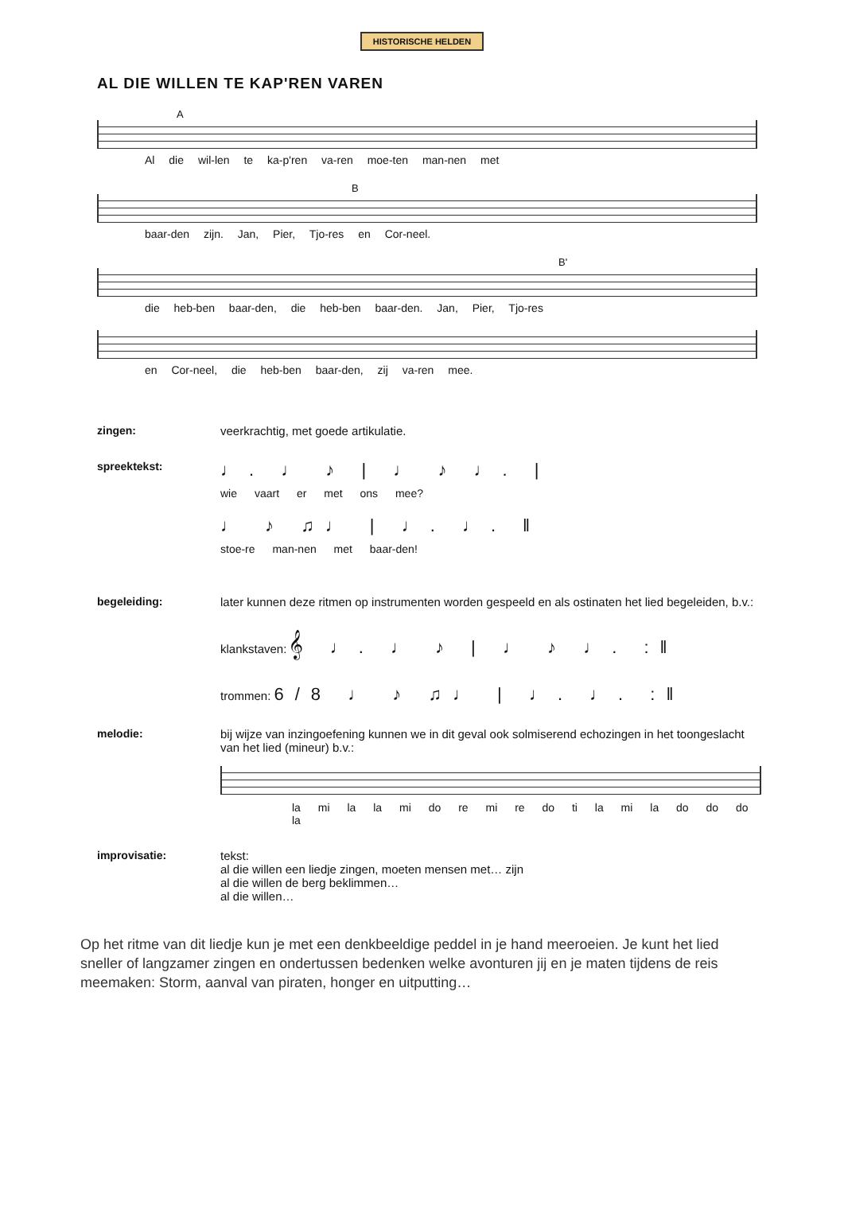HISTORISCHE HELDEN
AL DIE WILLEN TE KAP'REN VAREN
A
Al die wil-len te ka-p'ren va-ren moe-ten man-nen met
B
baar-den zijn. Jan, Pier, Tjo-res en Cor-neel.
B'
die heb-ben baar-den, die heb-ben baar-den. Jan, Pier, Tjo-res
en Cor-neel, die heb-ben baar-den, zij va-ren mee.
zingen: veerkrachtig, met goede artikulatie.
spreektekst:
♩. ♩ ♪ | ♩ ♪ ♩. |
wie vaart er met ons mee?
♩ ♪ ♫♩ | ♩. ♩. ‖
stoe-re man-nen met baar-den!
begeleiding: later kunnen deze ritmen op instrumenten worden gespeeld en als ostinaten het lied begeleiden, b.v.:
klankstaven: 𝄞 ♩. ♩ ♪ | ♩ ♪ ♩. :‖
trommen: 6/8 ♩ ♪ ♫♩ | ♩. ♩. :‖
melodie: bij wijze van inzingoefening kunnen we in dit geval ook solmiserend echozingen in het toongeslacht van het lied (mineur) b.v.:
la mi la la mi do re mi re do ti la mi la do do do la
improvisatie: tekst:
al die willen een liedje zingen, moeten mensen met… zijn
al die willen de berg beklimmen…
al die willen…
Op het ritme van dit liedje kun je met een denkbeeldige peddel in je hand meeroeien. Je kunt het lied sneller of langzamer zingen en ondertussen bedenken welke avonturen jij en je maten tijdens de reis meemaken: Storm, aanval van piraten, honger en uitputting…